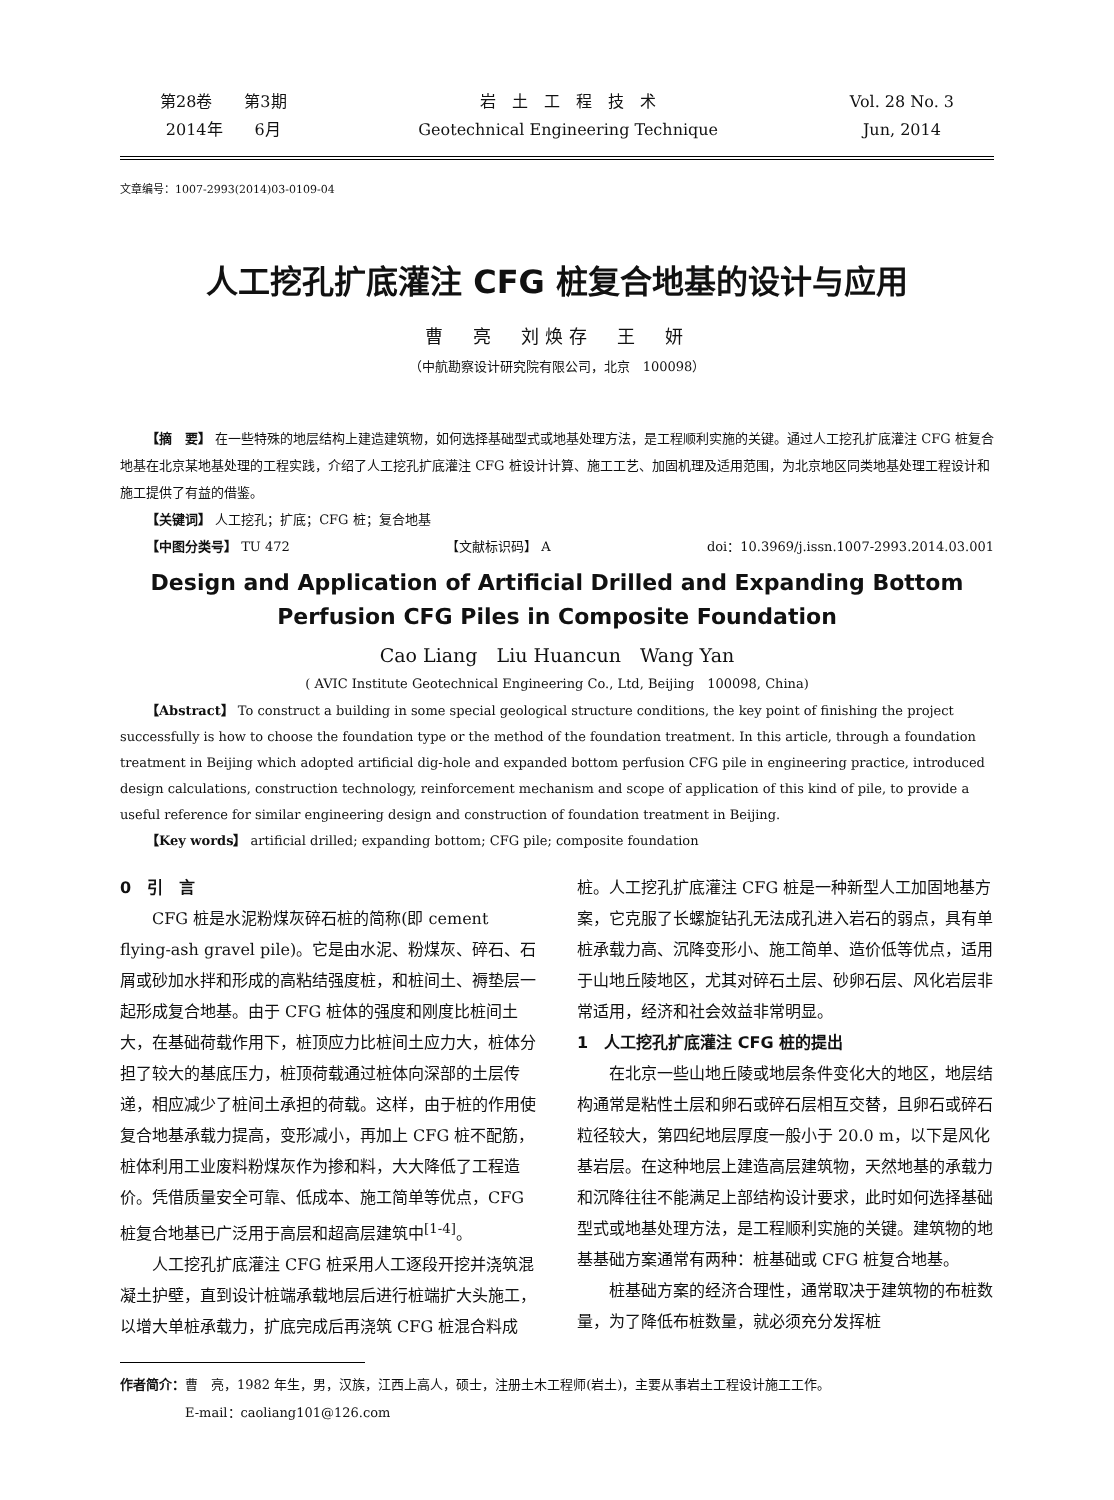第28卷　　第3期
2014年　　6月
岩　土　工　程　技　术
Geotechnical Engineering Technique
Vol. 28 No. 3
Jun, 2014
文章编号：1007-2993(2014)03-0109-04
人工挖孔扩底灌注 CFG 桩复合地基的设计与应用
曹　亮　刘焕存　王　妍
（中航勘察设计研究院有限公司，北京　100098）
【摘　要】 在一些特殊的地层结构上建造建筑物，如何选择基础型式或地基处理方法，是工程顺利实施的关键。通过人工挖孔扩底灌注 CFG 桩复合地基在北京某地基处理的工程实践，介绍了人工挖孔扩底灌注 CFG 桩设计计算、施工工艺、加固机理及适用范围，为北京地区同类地基处理工程设计和施工提供了有益的借鉴。
【关键词】 人工挖孔；扩底；CFG 桩；复合地基
【中图分类号】 TU 472 【文献标识码】 A doi：10.3969/j.issn.1007-2993.2014.03.001
Design and Application of Artificial Drilled and Expanding Bottom
Perfusion CFG Piles in Composite Foundation
Cao Liang　Liu Huancun　Wang Yan
( AVIC Institute Geotechnical Engineering Co., Ltd, Beijing　100098, China)
【Abstract】 To construct a building in some special geological structure conditions, the key point of finishing the project successfully is how to choose the foundation type or the method of the foundation treatment. In this article, through a foundation treatment in Beijing which adopted artificial dig-hole and expanded bottom perfusion CFG pile in engineering practice, introduced design calculations, construction technology, reinforcement mechanism and scope of application of this kind of pile, to provide a useful reference for similar engineering design and construction of foundation treatment in Beijing.
【Key words】 artificial drilled; expanding bottom; CFG pile; composite foundation
0　引　言
CFG 桩是水泥粉煤灰碎石桩的简称(即 cement flying-ash gravel pile)。它是由水泥、粉煤灰、碎石、石屑或砂加水拌和形成的高粘结强度桩，和桩间土、褥垫层一起形成复合地基。由于 CFG 桩体的强度和刚度比桩间土大，在基础荷载作用下，桩顶应力比桩间土应力大，桩体分担了较大的基底压力，桩顶荷载通过桩体向深部的土层传递，相应减少了桩间土承担的荷载。这样，由于桩的作用使复合地基承载力提高，变形减小，再加上 CFG 桩不配筋，桩体利用工业废料粉煤灰作为掺和料，大大降低了工程造价。凭借质量安全可靠、低成本、施工简单等优点，CFG 桩复合地基已广泛用于高层和超高层建筑中<sup>[1-4]</sup>。
人工挖孔扩底灌注 CFG 桩采用人工逐段开挖并浇筑混凝土护壁，直到设计桩端承载地层后进行桩端扩大头施工，以增大单桩承载力，扩底完成后再浇筑 CFG 桩混合料成桩。人工挖孔扩底灌注 CFG 桩是一种新型人工加固地基方案，它克服了长螺旋钻孔无法成孔进入岩石的弱点，具有单桩承载力高、沉降变形小、施工简单、造价低等优点，适用于山地丘陵地区，尤其对碎石土层、砂卵石层、风化岩层非常适用，经济和社会效益非常明显。
1　人工挖孔扩底灌注 CFG 桩的提出
在北京一些山地丘陵或地层条件变化大的地区，地层结构通常是粘性土层和卵石或碎石层相互交替，且卵石或碎石粒径较大，第四纪地层厚度一般小于 20.0 m，以下是风化基岩层。在这种地层上建造高层建筑物，天然地基的承载力和沉降往往不能满足上部结构设计要求，此时如何选择基础型式或地基处理方法，是工程顺利实施的关键。建筑物的地基基础方案通常有两种：桩基础或 CFG 桩复合地基。
桩基础方案的经济合理性，通常取决于建筑物的布桩数量，为了降低布桩数量，就必须充分发挥桩
作者简介：曹　亮，1982 年生，男，汉族，江西上高人，硕士，注册土木工程师(岩土)，主要从事岩土工程设计施工工作。
　　　　　E-mail：caoliang101@126.com